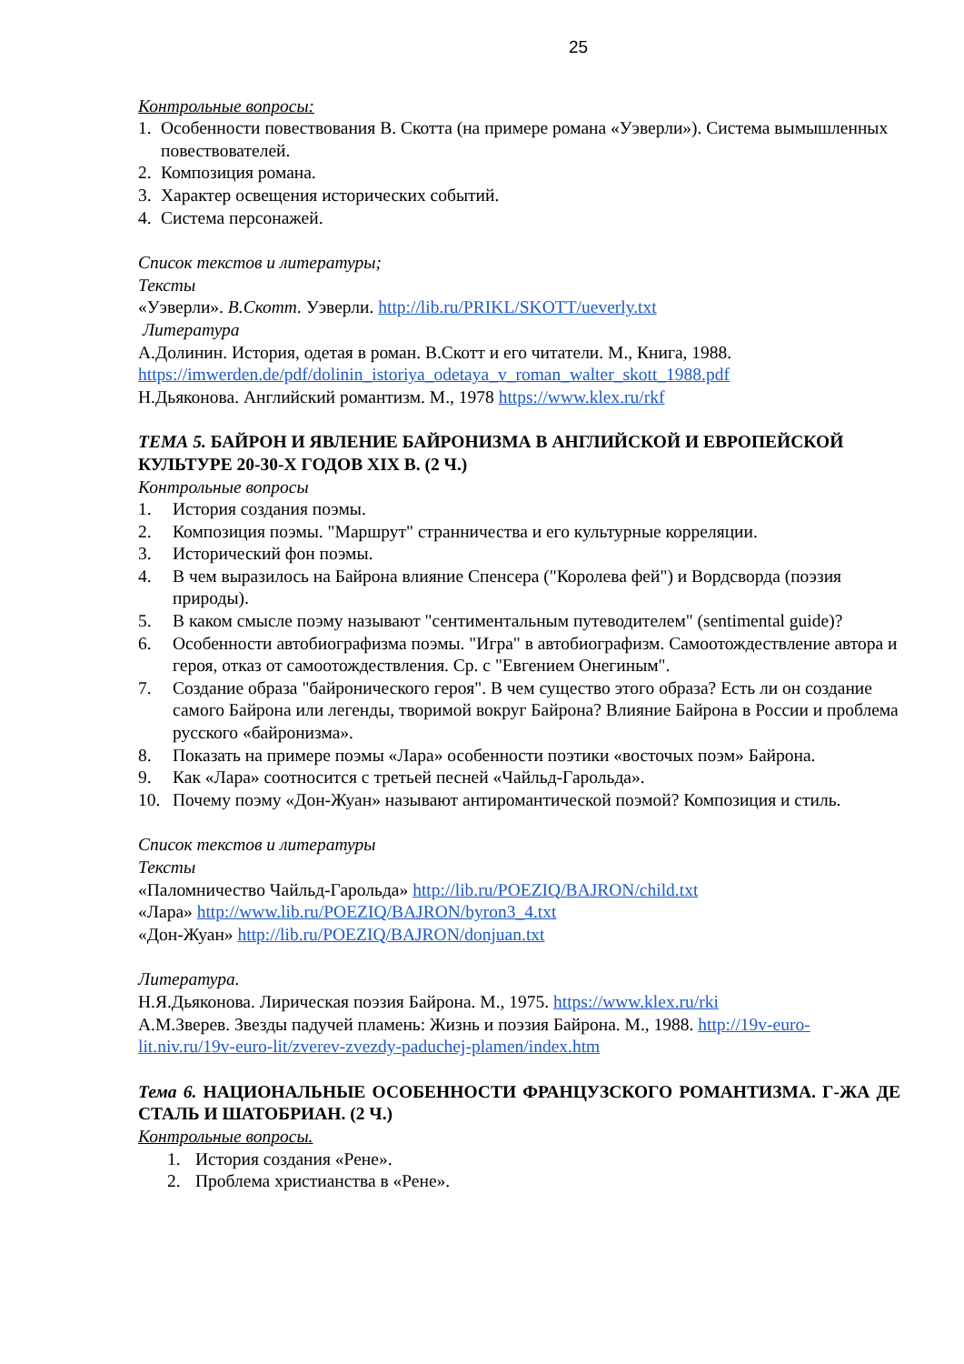25
Контрольные вопросы:
1. Особенности повествования В. Скотта (на примере романа «Уэверли»). Система вымышленных повествователей.
2. Композиция романа.
3. Характер освещения исторических событий.
4. Система персонажей.
Список текстов и литературы;
Тексты
«Уэверли». В.Скотт. Уэверли. http://lib.ru/PRIKL/SKOTT/ueverly.txt
Литература
А.Долинин. История, одетая в роман. В.Скотт и его читатели. М., Книга, 1988. https://imwerden.de/pdf/dolinin_istoriya_odetaya_v_roman_walter_skott_1988.pdf
Н.Дьяконова. Английский романтизм. М., 1978 https://www.klex.ru/rkf
ТЕМА 5. БАЙРОН И ЯВЛЕНИЕ БАЙРОНИЗМА В АНГЛИЙСКОЙ И ЕВРОПЕЙСКОЙ КУЛЬТУРЕ 20-30-Х ГОДОВ XIX В. (2 Ч.)
Контрольные вопросы
1. История создания поэмы.
2. Композиция поэмы. "Маршрут" странничества и его культурные корреляции.
3. Исторический фон поэмы.
4. В чем выразилось на Байрона влияние Спенсера ("Королева фей") и Вордсворда (поэзия природы).
5. В каком смысле поэму называют "сентиментальным путеводителем" (sentimental guide)?
6. Особенности автобиографизма поэмы. "Игра" в автобиографизм. Самоотождествление автора и героя, отказ от самоотождествления. Ср. с "Евгением Онегиным".
7. Создание образа "байронического героя". В чем существо этого образа? Есть ли он создание самого Байрона или легенды, творимой вокруг Байрона? Влияние Байрона в России и проблема русского «байронизма».
8. Показать на примере поэмы «Лара» особенности поэтики «восточых поэм» Байрона.
9. Как «Лара» соотносится с третьей песней «Чайльд-Гарольда».
10. Почему поэму «Дон-Жуан» называют антиромантической поэмой? Композиция и стиль.
Список текстов и литературы
Тексты
«Паломничество Чайльд-Гарольда» http://lib.ru/POEZIQ/BAJRON/child.txt
«Лара» http://www.lib.ru/POEZIQ/BAJRON/byron3_4.txt
«Дон-Жуан» http://lib.ru/POEZIQ/BAJRON/donjuan.txt
Литература.
Н.Я.Дьяконова. Лирическая поэзия Байрона. М., 1975. https://www.klex.ru/rki
А.М.Зверев. Звезды падучей пламень: Жизнь и поэзия Байрона. М., 1988. http://19v-euro-lit.niv.ru/19v-euro-lit/zverev-zvezdy-paduchej-plamen/index.htm
Тема 6. НАЦИОНАЛЬНЫЕ ОСОБЕННОСТИ ФРАНЦУЗСКОГО РОМАНТИЗМА. Г-ЖА ДЕ СТАЛЬ И ШАТОБРИАН. (2 Ч.)
Контрольные вопросы.
1. История создания «Рене».
2. Проблема христианства в «Рене».